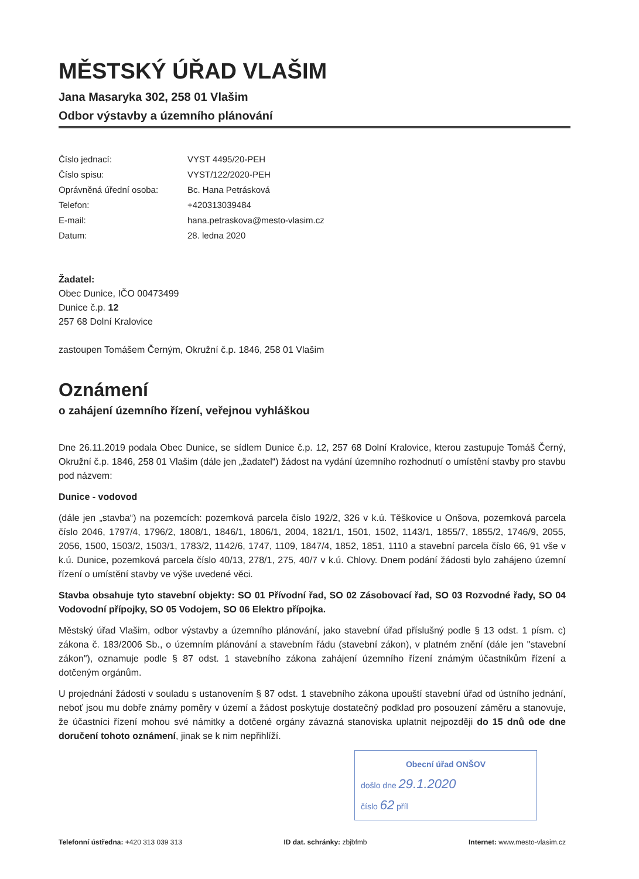MĚSTSKÝ ÚŘAD VLAŠIM
Jana Masaryka 302, 258 01 Vlašim
Odbor výstavby a územního plánování
Číslo jednací: VYST 4495/20-PEH
Číslo spisu: VYST/122/2020-PEH
Oprávněná úřední osoba: Bc. Hana Petrásková
Telefon: +420313039484
E-mail: hana.petraskova@mesto-vlasim.cz
Datum: 28. ledna 2020
Žadatel:
Obec Dunice, IČO 00473499
Dunice č.p. 12
257 68 Dolní Kralovice
zastoupen Tomášem Černým, Okružní č.p. 1846, 258 01 Vlašim
Oznámení
o zahájení územního řízení, veřejnou vyhláškou
Dne 26.11.2019 podala Obec Dunice, se sídlem Dunice č.p. 12, 257 68 Dolní Kralovice, kterou zastupuje Tomáš Černý, Okružní č.p. 1846, 258 01 Vlašim (dále jen „žadatel“) žádost na vydání územního rozhodnutí o umístění stavby pro stavbu pod názvem:
Dunice - vodovod
(dále jen „stavba“) na pozemcích: pozemková parcela číslo 192/2, 326 v k.ú. Těškovice u Onšova, pozemková parcela číslo 2046, 1797/4, 1796/2, 1808/1, 1846/1, 1806/1, 2004, 1821/1, 1501, 1502, 1143/1, 1855/7, 1855/2, 1746/9, 2055, 2056, 1500, 1503/2, 1503/1, 1783/2, 1142/6, 1747, 1109, 1847/4, 1852, 1851, 1110 a stavební parcela číslo 66, 91 vše v k.ú. Dunice, pozemková parcela číslo 40/13, 278/1, 275, 40/7 v k.ú. Chlovy. Dnem podání žádosti bylo zahájeno územní řízení o umístění stavby ve výše uvedené věci.
Stavba obsahuje tyto stavební objekty: SO 01 Přívodní řad, SO 02 Zásobovací řad, SO 03 Rozvodné řady, SO 04 Vodovodní přípojky, SO 05 Vodojem, SO 06 Elektro přípojka.
Městský úřad Vlašim, odbor výstavby a územního plánování, jako stavební úřad příslušný podle § 13 odst. 1 písm. c) zákona č. 183/2006 Sb., o územním plánování a stavebním řádu (stavební zákon), v platném znění (dále jen "stavební zákon"), oznamuje podle § 87 odst. 1 stavebního zákona zahájení územního řízení známým účastníkům řízení a dotčeným orgánům.
U projednání žádosti v souladu s ustanovením § 87 odst. 1 stavebního zákona upouští stavební úřad od ústního jednání, neboť jsou mu dobře známy poměry v území a žádost poskytuje dostatečný podklad pro posouzení záměru a stanovuje, že účastníci řízení mohou své námitky a dotčené orgány závazná stanoviska uplatnit nejpozději do 15 dnů ode dne doručení tohoto oznámení, jinak se k nim nepřihlíží.
Obecní úřad ONŠOV
došlo dne 29.1.2020
číslo 62 příl
Telefonní ústředna: +420 313 039 313 ID dat. schránky: zbjbfmb Internet: www.mesto-vlasim.cz